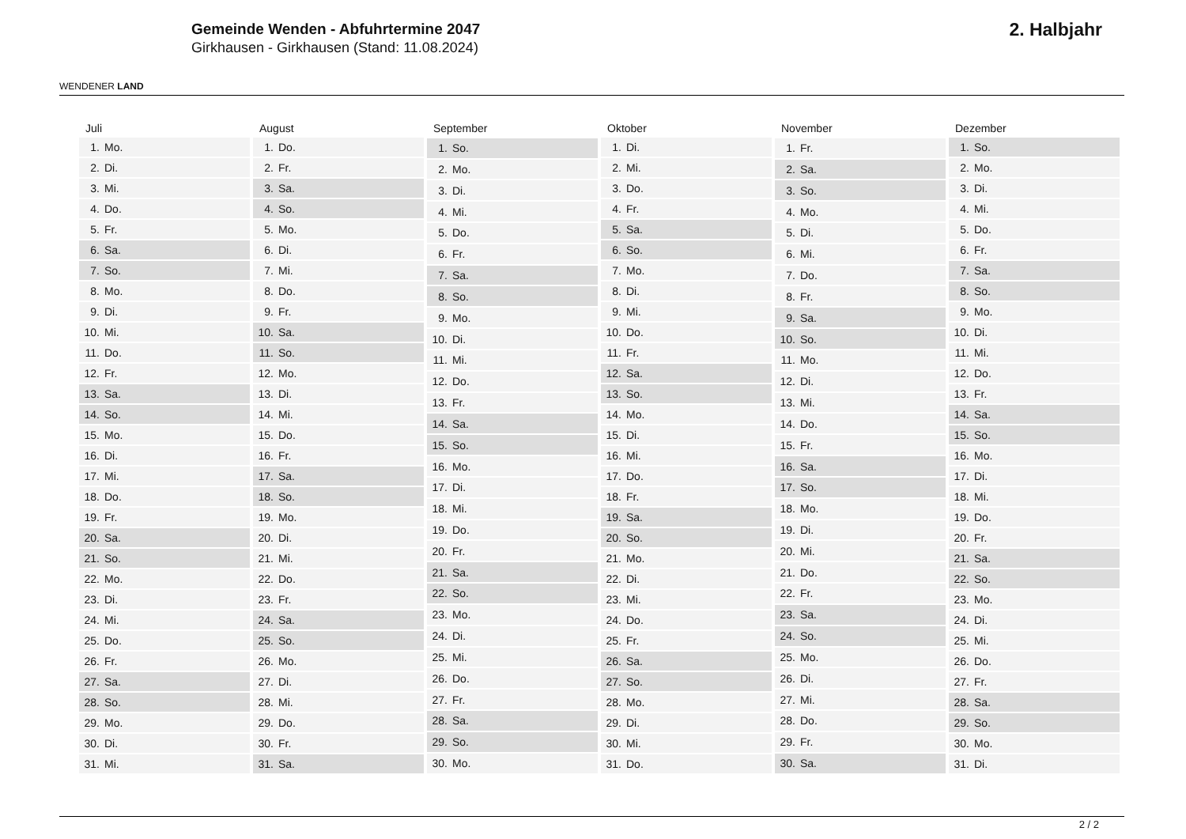WENDENER LAND
Gemeinde Wenden - Abfuhrtermine 2047
Girkhausen - Girkhausen (Stand: 11.08.2024)
2. Halbjahr
| Juli | |
| --- | --- |
| 1. | Mo. |
| 2. | Di. |
| 3. | Mi. |
| 4. | Do. |
| 5. | Fr. |
| 6. | Sa. |
| 7. | So. |
| 8. | Mo. |
| 9. | Di. |
| 10. | Mi. |
| 11. | Do. |
| 12. | Fr. |
| 13. | Sa. |
| 14. | So. |
| 15. | Mo. |
| 16. | Di. |
| 17. | Mi. |
| 18. | Do. |
| 19. | Fr. |
| 20. | Sa. |
| 21. | So. |
| 22. | Mo. |
| 23. | Di. |
| 24. | Mi. |
| 25. | Do. |
| 26. | Fr. |
| 27. | Sa. |
| 28. | So. |
| 29. | Mo. |
| 30. | Di. |
| 31. | Mi. |
| August | |
| --- | --- |
| 1. | Do. |
| 2. | Fr. |
| 3. | Sa. |
| 4. | So. |
| 5. | Mo. |
| 6. | Di. |
| 7. | Mi. |
| 8. | Do. |
| 9. | Fr. |
| 10. | Sa. |
| 11. | So. |
| 12. | Mo. |
| 13. | Di. |
| 14. | Mi. |
| 15. | Do. |
| 16. | Fr. |
| 17. | Sa. |
| 18. | So. |
| 19. | Mo. |
| 20. | Di. |
| 21. | Mi. |
| 22. | Do. |
| 23. | Fr. |
| 24. | Sa. |
| 25. | So. |
| 26. | Mo. |
| 27. | Di. |
| 28. | Mi. |
| 29. | Do. |
| 30. | Fr. |
| 31. | Sa. |
| September | |
| --- | --- |
| 1. | So. |
| 2. | Mo. |
| 3. | Di. |
| 4. | Mi. |
| 5. | Do. |
| 6. | Fr. |
| 7. | Sa. |
| 8. | So. |
| 9. | Mo. |
| 10. | Di. |
| 11. | Mi. |
| 12. | Do. |
| 13. | Fr. |
| 14. | Sa. |
| 15. | So. |
| 16. | Mo. |
| 17. | Di. |
| 18. | Mi. |
| 19. | Do. |
| 20. | Fr. |
| 21. | Sa. |
| 22. | So. |
| 23. | Mo. |
| 24. | Di. |
| 25. | Mi. |
| 26. | Do. |
| 27. | Fr. |
| 28. | Sa. |
| 29. | So. |
| 30. | Mo. |
| Oktober | |
| --- | --- |
| 1. | Di. |
| 2. | Mi. |
| 3. | Do. |
| 4. | Fr. |
| 5. | Sa. |
| 6. | So. |
| 7. | Mo. |
| 8. | Di. |
| 9. | Mi. |
| 10. | Do. |
| 11. | Fr. |
| 12. | Sa. |
| 13. | So. |
| 14. | Mo. |
| 15. | Di. |
| 16. | Mi. |
| 17. | Do. |
| 18. | Fr. |
| 19. | Sa. |
| 20. | So. |
| 21. | Mo. |
| 22. | Di. |
| 23. | Mi. |
| 24. | Do. |
| 25. | Fr. |
| 26. | Sa. |
| 27. | So. |
| 28. | Mo. |
| 29. | Di. |
| 30. | Mi. |
| 31. | Do. |
| November | |
| --- | --- |
| 1. | Fr. |
| 2. | Sa. |
| 3. | So. |
| 4. | Mo. |
| 5. | Di. |
| 6. | Mi. |
| 7. | Do. |
| 8. | Fr. |
| 9. | Sa. |
| 10. | So. |
| 11. | Mo. |
| 12. | Di. |
| 13. | Mi. |
| 14. | Do. |
| 15. | Fr. |
| 16. | Sa. |
| 17. | So. |
| 18. | Mo. |
| 19. | Di. |
| 20. | Mi. |
| 21. | Do. |
| 22. | Fr. |
| 23. | Sa. |
| 24. | So. |
| 25. | Mo. |
| 26. | Di. |
| 27. | Mi. |
| 28. | Do. |
| 29. | Fr. |
| 30. | Sa. |
| Dezember | |
| --- | --- |
| 1. | So. |
| 2. | Mo. |
| 3. | Di. |
| 4. | Mi. |
| 5. | Do. |
| 6. | Fr. |
| 7. | Sa. |
| 8. | So. |
| 9. | Mo. |
| 10. | Di. |
| 11. | Mi. |
| 12. | Do. |
| 13. | Fr. |
| 14. | Sa. |
| 15. | So. |
| 16. | Mo. |
| 17. | Di. |
| 18. | Mi. |
| 19. | Do. |
| 20. | Fr. |
| 21. | Sa. |
| 22. | So. |
| 23. | Mo. |
| 24. | Di. |
| 25. | Mi. |
| 26. | Do. |
| 27. | Fr. |
| 28. | Sa. |
| 29. | So. |
| 30. | Mo. |
| 31. | Di. |
2 / 2